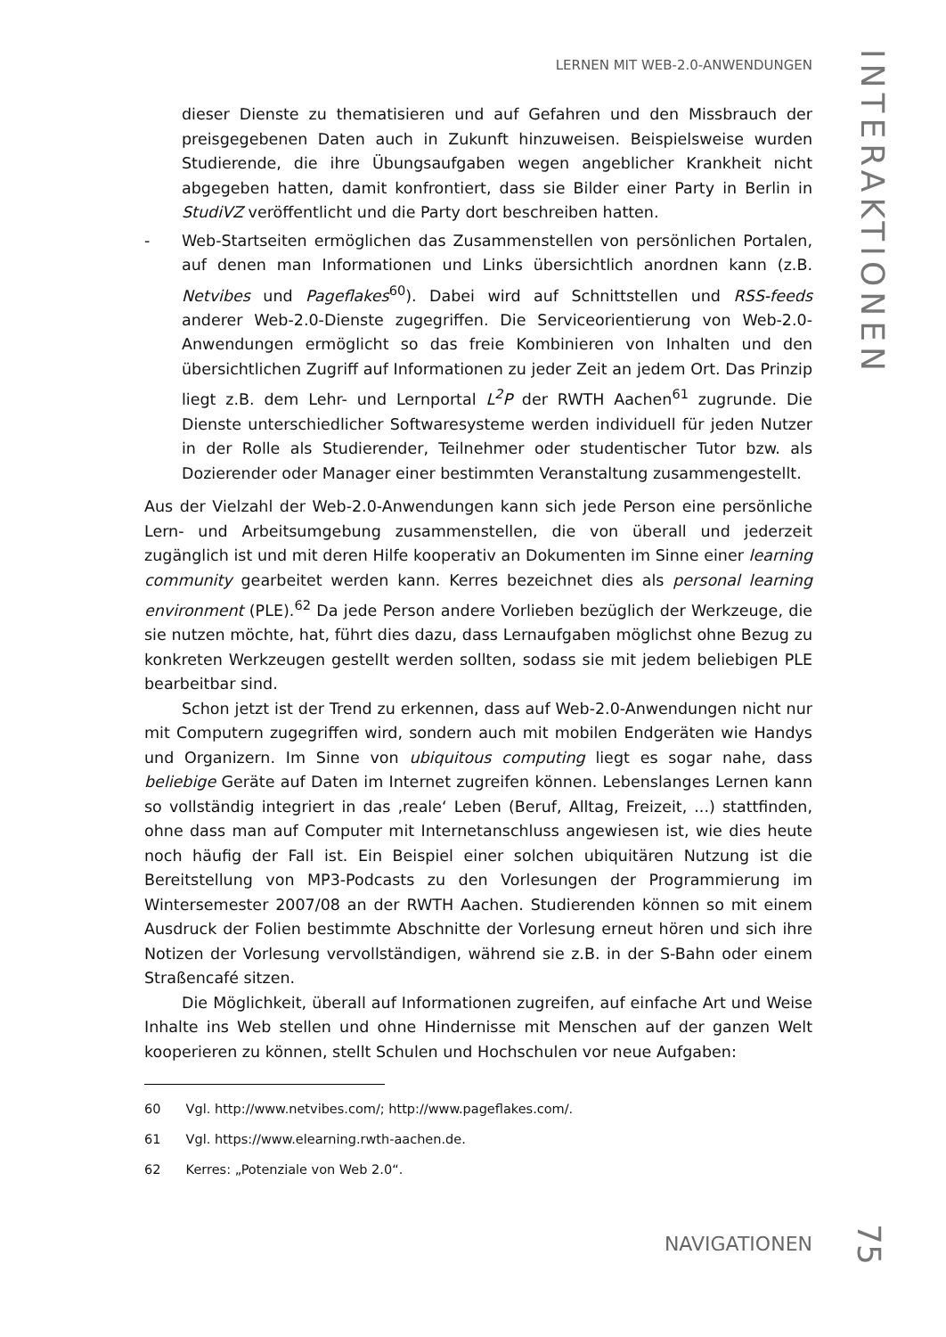LERNEN MIT WEB-2.0-ANWENDUNGEN
INTERAKTIONEN
dieser Dienste zu thematisieren und auf Gefahren und den Missbrauch der preisgegebenen Daten auch in Zukunft hinzuweisen. Beispielsweise wurden Studierende, die ihre Übungsaufgaben wegen angeblicher Krankheit nicht abgegeben hatten, damit konfrontiert, dass sie Bilder einer Party in Berlin in StudiVZ veröffentlicht und die Party dort beschreiben hatten.
- Web-Startseiten ermöglichen das Zusammenstellen von persönlichen Portalen, auf denen man Informationen und Links übersichtlich anordnen kann (z.B. Netvibes und Pageflakes<sup>60</sup>). Dabei wird auf Schnittstellen und RSS-feeds anderer Web-2.0-Dienste zugegriffen. Die Serviceorientierung von Web-2.0-Anwendungen ermöglicht so das freie Kombinieren von Inhalten und den übersichtlichen Zugriff auf Informationen zu jeder Zeit an jedem Ort. Das Prinzip liegt z.B. dem Lehr- und Lernportal L<sup>2</sup>P der RWTH Aachen<sup>61</sup> zugrunde. Die Dienste unterschiedlicher Softwaresysteme werden individuell für jeden Nutzer in der Rolle als Studierender, Teilnehmer oder studentischer Tutor bzw. als Dozierender oder Manager einer bestimmten Veranstaltung zusammengestellt.
Aus der Vielzahl der Web-2.0-Anwendungen kann sich jede Person eine persönliche Lern- und Arbeitsumgebung zusammenstellen, die von überall und jederzeit zugänglich ist und mit deren Hilfe kooperativ an Dokumenten im Sinne einer learning community gearbeitet werden kann. Kerres bezeichnet dies als personal learning environment (PLE).<sup>62</sup> Da jede Person andere Vorlieben bezüglich der Werkzeuge, die sie nutzen möchte, hat, führt dies dazu, dass Lernaufgaben möglichst ohne Bezug zu konkreten Werkzeugen gestellt werden sollten, sodass sie mit jedem beliebigen PLE bearbeitbar sind.
Schon jetzt ist der Trend zu erkennen, dass auf Web-2.0-Anwendungen nicht nur mit Computern zugegriffen wird, sondern auch mit mobilen Endgeräten wie Handys und Organizern. Im Sinne von ubiquitous computing liegt es sogar nahe, dass beliebige Geräte auf Daten im Internet zugreifen können. Lebenslanges Lernen kann so vollständig integriert in das ‚reale‘ Leben (Beruf, Alltag, Freizeit, ...) stattfinden, ohne dass man auf Computer mit Internetanschluss angewiesen ist, wie dies heute noch häufig der Fall ist. Ein Beispiel einer solchen ubiquitären Nutzung ist die Bereitstellung von MP3-Podcasts zu den Vorlesungen der Programmierung im Wintersemester 2007/08 an der RWTH Aachen. Studierenden können so mit einem Ausdruck der Folien bestimmte Abschnitte der Vorlesung erneut hören und sich ihre Notizen der Vorlesung vervollständigen, während sie z.B. in der S-Bahn oder einem Straßencafé sitzen.
Die Möglichkeit, überall auf Informationen zugreifen, auf einfache Art und Weise Inhalte ins Web stellen und ohne Hindernisse mit Menschen auf der ganzen Welt kooperieren zu können, stellt Schulen und Hochschulen vor neue Aufgaben:
60 Vgl. http://www.netvibes.com/; http://www.pageflakes.com/.
61 Vgl. https://www.elearning.rwth-aachen.de.
62 Kerres: „Potenziale von Web 2.0“.
NAVIGATIONEN
75